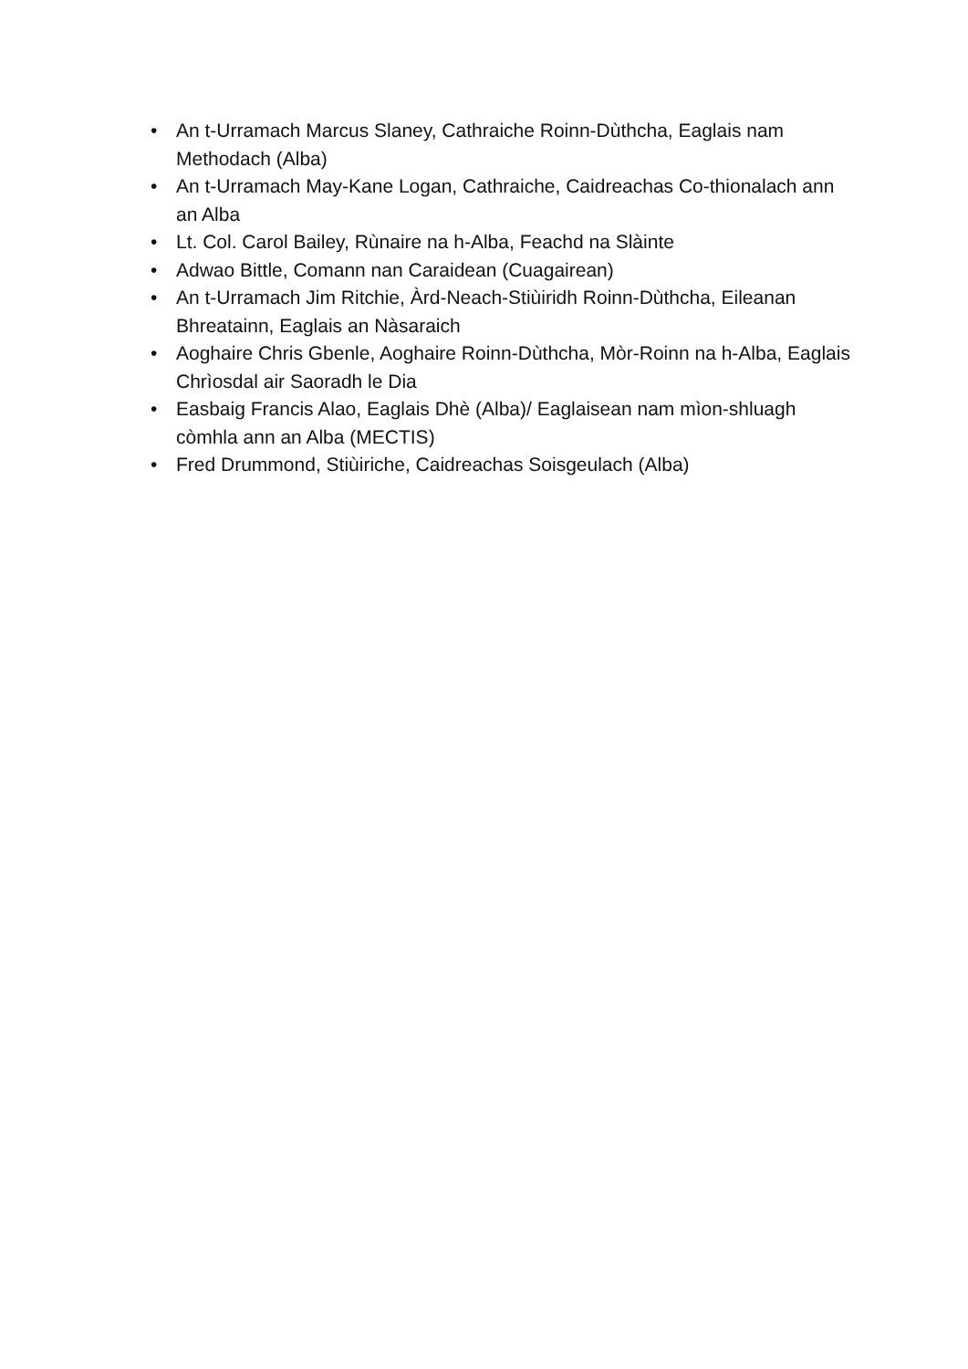• An t-Urramach Marcus Slaney, Cathraiche Roinn-Dùthcha, Eaglais nam Methodach (Alba)
• An t-Urramach May-Kane Logan, Cathraiche, Caidreachas Co-thionalach ann an Alba
• Lt. Col. Carol Bailey, Rùnaire na h-Alba, Feachd na Slàinte
• Adwao Bittle, Comann nan Caraidean (Cuagairean)
• An t-Urramach Jim Ritchie, Àrd-Neach-Stiùiridh Roinn-Dùthcha, Eileanan Bhreatainn, Eaglais an Nàsaraich
• Aoghaire Chris Gbenle, Aoghaire Roinn-Dùthcha, Mòr-Roinn na h-Alba, Eaglais Chrìosdal air Saoradh le Dia
• Easbaig Francis Alao, Eaglais Dhè (Alba)/ Eaglaisean nam mìon-shluagh còmhla ann an Alba (MECTIS)
• Fred Drummond, Stiùiriche, Caidreachas Soisgeulach (Alba)